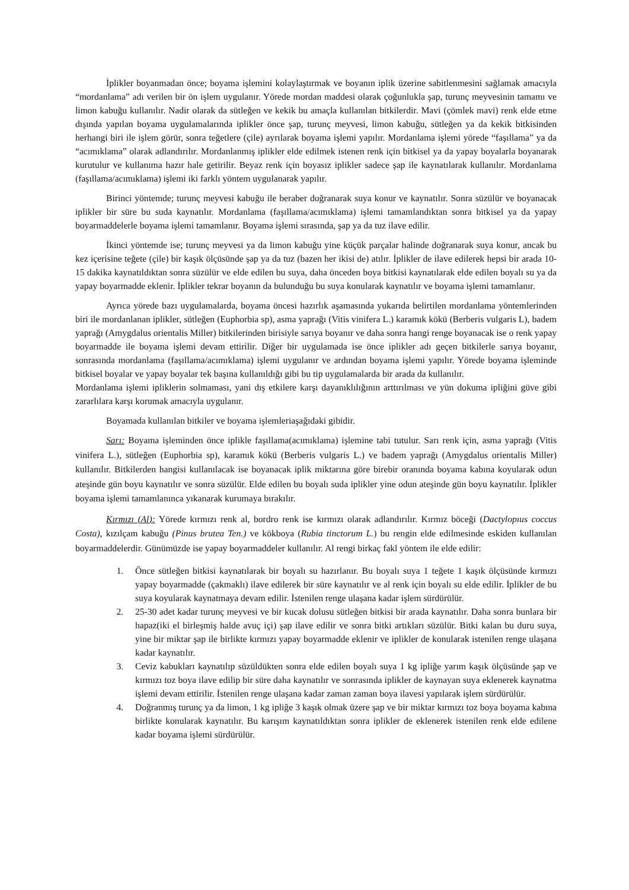İplikler boyanmadan önce; boyama işlemini kolaylaştırmak ve boyanın iplik üzerine sabitlenmesini sağlamak amacıyla “mordanlama” adı verilen bir ön işlem uygulanır. Yörede mordan maddesi olarak çoğunlukla şap, turunç meyvesinin tamamı ve limon kabuğu kullanılır. Nadir olarak da sütleğen ve kekik bu amaçla kullanılan bitkilerdir. Mavi (çömlek mavi) renk elde etme dışında yapılan boyama uygulamalarında iplikler önce şap, turunç meyvesi, limon kabuğu, sütleğen ya da kekik bitkisinden herhangi biri ile işlem görür, sonra teğetlere (çile) ayrılarak boyama işlemi yapılır. Mordanlama işlemi yörede “faşıllama” ya da “acımıklama” olarak adlandırılır. Mordanlanmış iplikler elde edilmek istenen renk için bitkisel ya da yapay boyalarla boyanarak kurutulur ve kullanıma hazır hale getirilir. Beyaz renk için boyasız iplikler sadece şap ile kaynatılarak kullanılır. Mordanlama (faşıllama/acımıklama) işlemi iki farklı yöntem uygulanarak yapılır.
Birinci yöntemde; turunç meyvesi kabuğu ile beraber doğranarak suya konur ve kaynatılır. Sonra süzülür ve boyanacak iplikler bir süre bu suda kaynatılır. Mordanlama (faşıllama/acımıklama) işlemi tamamlandıktan sonra bitkisel ya da yapay boyarmaddelerle boyama işlemi tamamlanır. Boyama işlemi sırasında, şap ya da tuz ilave edilir.
İkinci yöntemde ise; turunç meyvesi ya da limon kabuğu yine küçük parçalar halinde doğranarak suya konur, ancak bu kez içerisine teğete (çile) bir kaşık ölçüsünde şap ya da tuz (bazen her ikisi de) atılır. İplikler de ilave edilerek hepsi bir arada 10-15 dakika kaynatıldıktan sonra süzülür ve elde edilen bu suya, daha önceden boya bitkisi kaynatılarak elde edilen boyalı su ya da yapay boyarmadde eklenir. İplikler tekrar boyanın da bulunduğu bu suya konularak kaynatılır ve boyama işlemi tamamlanır.
Ayrıca yörede bazı uygulamalarda, boyama öncesi hazırlık aşamasında yukarıda belirtilen mordanlama yöntemlerinden biri ile mordanlanan iplikler, sütleğen (Euphorbia sp), asma yaprağı (Vitis vinifera L.) karamık kökü (Berberis vulgaris L), badem yaprağı (Amygdalus orientalis Miller) bitkilerinden birisiyle sarıya boyanır ve daha sonra hangi renge boyanacak ise o renk yapay boyarmadde ile boyama işlemi devam ettirilir. Diğer bir uygulamada ise önce iplikler adı geçen bitkilerle sarıya boyanır, sonrasında mordanlama (faşıllama/acımıklama) işlemi uygulanır ve ardından boyama işlemi yapılır. Yörede boyama işleminde bitkisel boyalar ve yapay boyalar tek başına kullanıldığı gibi bu tip uygulamalarda bir arada da kullanılır.
Mordanlama işlemi ipliklerin solmaması, yani dış etkilere karşı dayanıklılığının arttırılması ve yün dokuma ipliğini güve gibi zararlılara karşı korumak amacıyla uygulanır.
Boyamada kullanılan bitkiler ve boyama işlemleriaşağıdaki gibidir.
Sarı: Boyama işleminden önce iplikle faşıllama(acımıklama) işlemine tabi tutulur. Sarı renk için, asma yaprağı (Vitis vinifera L.), sütleğen (Euphorbia sp), karamık kökü (Berberis vulgaris L.) ve badem yaprağı (Amygdalus orientalis Miller) kullanılır. Bitkilerden hangisi kullanılacak ise boyanacak iplik miktarına göre birebir oranında boyama kabına koyularak odun ateşinde gün boyu kaynatılır ve sonra süzülür. Elde edilen bu boyalı suda iplikler yine odun ateşinde gün boyu kaynatılır. İplikler boyama işlemi tamamlanınca yıkanarak kurumaya bırakılır.
Kırmızı (Al): Yörede kırmızı renk al, bordro renk ise kırmızı olarak adlandırılır. Kırmız böceği (Dactylopıus coccus Costa), kızılçam kabuğu (Pinus brutea Ten.) ve kökboya (Rubia tinctorum L.) bu rengin elde edilmesinde eskiden kullanılan boyarmaddelerdir. Günümüzde ise yapay boyarmaddeler kullanılır. Al rengi birkaç fakl yöntem ile elde edilir:
1. Önce sütleğen bitkisi kaynatılarak bir boyalı su hazırlanır. Bu boyalı suya 1 teğete 1 kaşık ölçüsünde kırmızı yapay boyarmadde (çakmaklı) ilave edilerek bir süre kaynatılır ve al renk için boyalı su elde edilir. İplikler de bu suya koyularak kaynatmaya devam edilir. İstenilen renge ulaşana kadar işlem sürdürülür.
2. 25-30 adet kadar turunç meyvesi ve bir kucak dolusu sütleğen bitkisi bir arada kaynatılır. Daha sonra bunlara bir hapaz(iki el birleşmiş halde avuç içi) şap ilave edilir ve sonra bitki artıkları süzülür. Bitki kalan bu duru suya, yine bir miktar şap ile birlikte kırmızı yapay boyarmadde eklenir ve iplikler de konularak istenilen renge ulaşana kadar kaynatılır.
3. Ceviz kabukları kaynatılıp süzüldükten sonra elde edilen boyalı suya 1 kg ipliğe yarım kaşık ölçüsünde şap ve kırmızı toz boya ilave edilip bir süre daha kaynatılır ve sonrasında iplikler de kaynayan suya eklenerek kaynatma işlemi devam ettirilir. İstenilen renge ulaşana kadar zaman zaman boya ilavesi yapılarak işlem sürdürülür.
4. Doğranmış turunç ya da limon, 1 kg ipliğe 3 kaşık olmak üzere şap ve bir miktar kırmızı toz boya boyama kabına birlikte konularak kaynatılır. Bu karışım kaynatıldıktan sonra iplikler de eklenerek istenilen renk elde edilene kadar boyama işlemi sürdürülür.